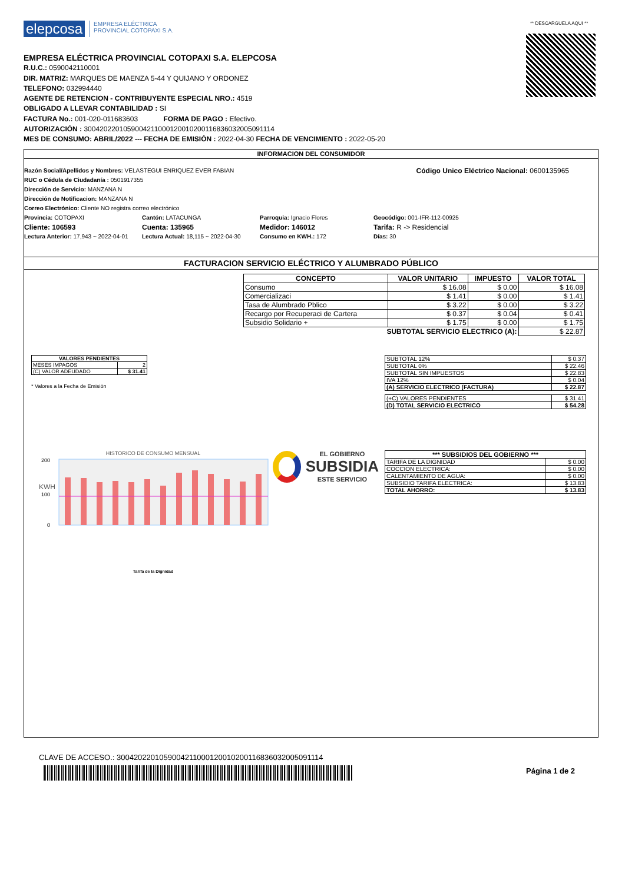elepcosa
EMPRESA ELÉCTRICA
PROVINCIAL COTOPAXI S.A.
** DESCARGUELA AQUI **
EMPRESA ELÉCTRICA PROVINCIAL COTOPAXI S.A. ELEPCOSA
R.U.C.: 0590042110001
DIR. MATRIZ: MARQUES DE MAENZA 5-44 Y QUIJANO Y ORDONEZ
TELEFONO: 032994440
AGENTE DE RETENCION - CONTRIBUYENTE ESPECIAL NRO.: 4519
OBLIGADO A LLEVAR CONTABILIDAD : SI
FACTURA No.: 001-020-011683603 FORMA DE PAGO : Efectivo.
AUTORIZACIÓN : 3004202201059004211000120010200116836032005091114
MES DE CONSUMO: ABRIL/2022 --- FECHA DE EMISIÓN : 2022-04-30 FECHA DE VENCIMIENTO : 2022-05-20
INFORMACION DEL CONSUMIDOR
Razón Social/Apellidos y Nombres: VELASTEGUI ENRIQUEZ EVER FABIAN Código Unico Eléctrico Nacional: 0600135965
RUC o Cédula de Ciudadanía : 0501917355
Dirección de Servicio: MANZANA N
Dirección de Notificacion: MANZANA N
Correo Electrónico: Cliente NO registra correo electrónico
Provincia: COTOPAXI Cantón: LATACUNGA Parroquia: Ignacio Flores Geocódigo: 001-IFR-112-00925 Cliente: 106593 Cuenta: 135965 Medidor: 146012 Tarifa: R -> Residencial Lectura Anterior: 17,943 ~ 2022-04-01 Lectura Actual: 18,115 ~ 2022-04-30 Consumo en KWH.: 172 Días: 30
FACTURACION SERVICIO ELÉCTRICO Y ALUMBRADO PÚBLICO
| CONCEPTO | VALOR UNITARIO | IMPUESTO | VALOR TOTAL |
| --- | --- | --- | --- |
| Consumo | $ 16.08 | $ 0.00 | $ 16.08 |
| Comercializaci | $ 1.41 | $ 0.00 | $ 1.41 |
| Tasa de Alumbrado Pblico | $ 3.22 | $ 0.00 | $ 3.22 |
| Recargo por Recuperaci de Cartera | $ 0.37 | $ 0.04 | $ 0.41 |
| Subsidio Solidario + | $ 1.75 | $ 0.00 | $ 1.75 |
| SUBTOTAL SERVICIO ELECTRICO (A): | | | $ 22.87 |
| VALORES PENDIENTES | |
| --- | --- |
| MESES IMPAGOS | 2 |
| (C) VALOR ADEUDADO | $ 31.41 |
* Valores a la Fecha de Emisión
| SUBTOTAL 12% | $ 0.37 |
| SUBTOTAL 0% | $ 22.46 |
| SUBTOTAL SIN IMPUESTOS | $ 22.83 |
| IVA 12% | $ 0.04 |
| (A) SERVICIO ELECTRICO (FACTURA) | $ 22.87 |
| (+C) VALORES PENDIENTES | $ 31.41 |
| (D) TOTAL SERVICIO ELECTRICO | $ 54.28 |
HISTORICO DE CONSUMO MENSUAL
200
100
0
Tarifa de la Dignidad
KWH
EL GOBIERNO
SUBSIDIA
ESTE SERVICIO
| *** SUBSIDIOS DEL GOBIERNO *** | |
| --- | --- |
| TARIFA DE LA DIGNIDAD | $ 0.00 |
| COCCION ELECTRICA: | $ 0.00 |
| CALENTAMIENTO DE AGUA: | $ 0.00 |
| SUBSIDIO TARIFA ELECTRICA: | $ 13.83 |
| TOTAL AHORRO: | $ 13.83 |
CLAVE DE ACCESO.: 3004202201059004211000120010200116836032005091114
Página 1 de 2